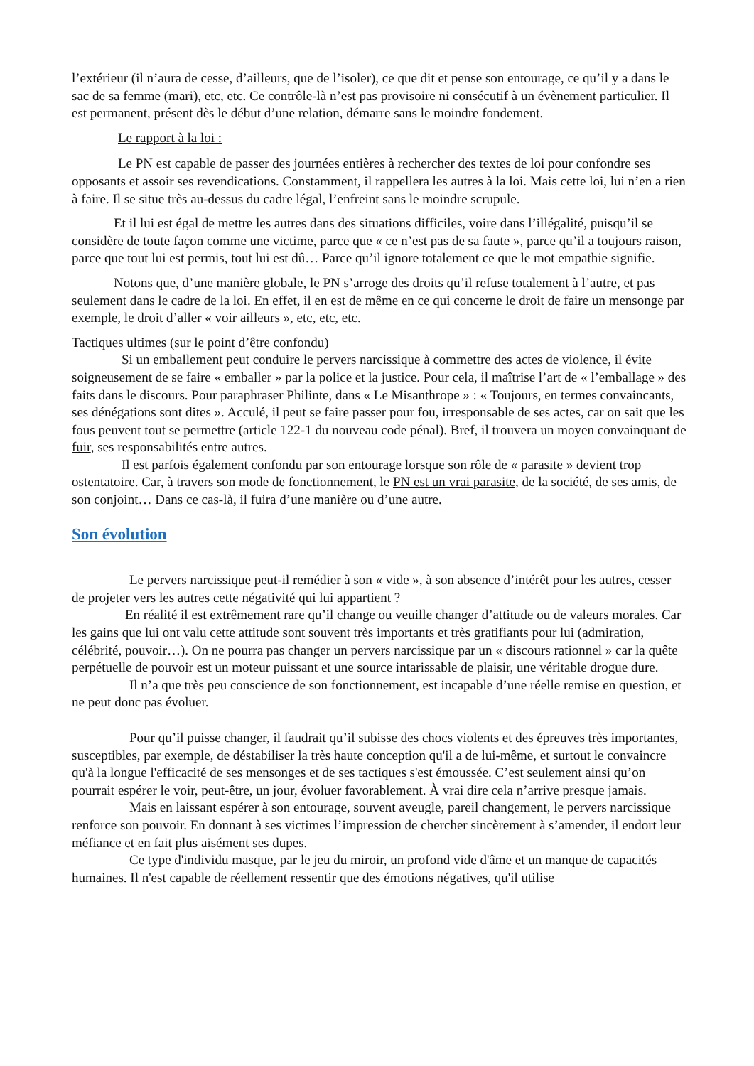l’extérieur (il n’aura de cesse, d’ailleurs, que de l’isoler), ce que dit et pense son entourage, ce qu’il y a dans le sac de sa femme (mari), etc, etc. Ce contrôle-là n’est pas provisoire ni consécutif à un évènement particulier. Il est permanent, présent dès le début d’une relation, démarre sans le moindre fondement.
Le rapport à la loi :
Le PN est capable de passer des journées entières à rechercher des textes de loi pour confondre ses opposants et assoir ses revendications. Constamment, il rappellera les autres à la loi. Mais cette loi, lui n’en a rien à faire. Il se situe très au-dessus du cadre légal, l’enfreint sans le moindre scrupule.
Et il lui est égal de mettre les autres dans des situations difficiles, voire dans l’illégalité, puisqu’il se considère de toute façon comme une victime, parce que « ce n’est pas de sa faute », parce qu’il a toujours raison, parce que tout lui est permis, tout lui est dû… Parce qu’il ignore totalement ce que le mot empathie signifie.
Notons que, d’une manière globale, le PN s’arroge des droits qu’il refuse totalement à l’autre, et pas seulement dans le cadre de la loi. En effet, il en est de même en ce qui concerne le droit de faire un mensonge par exemple, le droit d’aller « voir ailleurs », etc, etc, etc.
Tactiques ultimes (sur le point d’être confondu)
Si un emballement peut conduire le pervers narcissique à commettre des actes de violence, il évite soigneusement de se faire « emballer » par la police et la justice. Pour cela, il maîtrise l’art de « l’emballage » des faits dans le discours. Pour paraphraser Philinte, dans « Le Misanthrope » : « Toujours, en termes convaincants, ses dénégations sont dites ». Acculé, il peut se faire passer pour fou, irresponsable de ses actes, car on sait que les fous peuvent tout se permettre (article 122-1 du nouveau code pénal). Bref, il trouvera un moyen convainquant de fuir, ses responsabilités entre autres.
Il est parfois également confondu par son entourage lorsque son rôle de « parasite » devient trop ostentatoire. Car, à travers son mode de fonctionnement, le PN est un vrai parasite, de la société, de ses amis, de son conjoint… Dans ce cas-là, il fuira d’une manière ou d’une autre.
Son évolution
Le pervers narcissique peut-il remédier à son « vide », à son absence d’intérêt pour les autres, cesser de projeter vers les autres cette négativité qui lui appartient ?
En réalité il est extrêmement rare qu’il change ou veuille changer d’attitude ou de valeurs morales. Car les gains que lui ont valu cette attitude sont souvent très importants et très gratifiants pour lui (admiration, célébrité, pouvoir…). On ne pourra pas changer un pervers narcissique par un « discours rationnel » car la quête perpétuelle de pouvoir est un moteur puissant et une source intarissable de plaisir, une véritable drogue dure.
Il n’a que très peu conscience de son fonctionnement, est incapable d’une réelle remise en question, et ne peut donc pas évoluer.
Pour qu’il puisse changer, il faudrait qu’il subisse des chocs violents et des épreuves très importantes, susceptibles, par exemple, de déstabiliser la très haute conception qu'il a de lui-même, et surtout le convaincre qu'à la longue l'efficacité de ses mensonges et de ses tactiques s'est émoussée. C’est seulement ainsi qu’on pourrait espérer le voir, peut-être, un jour, évoluer favorablement. À vrai dire cela n’arrive presque jamais.
Mais en laissant espérer à son entourage, souvent aveugle, pareil changement, le pervers narcissique renforce son pouvoir. En donnant à ses victimes l’impression de chercher sincèrement à s’amender, il endort leur méfiance et en fait plus aisément ses dupes.
Ce type d'individu masque, par le jeu du miroir, un profond vide d'âme et un manque de capacités humaines. Il n'est capable de réellement ressentir que des émotions négatives, qu'il utilise